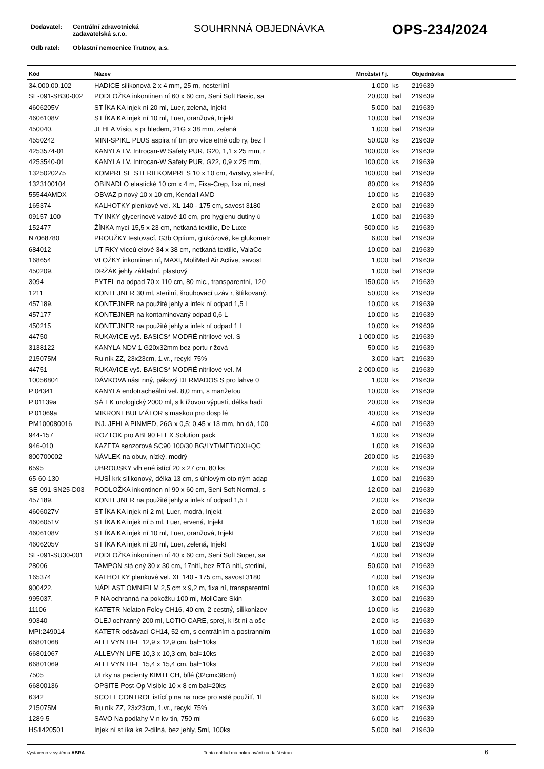Dodavatel: Centrální zdravotnická zadavatelská s.r.o.
SOUHRNNÁ OBJEDNÁVKA OPS-234/2024
Odb ratel: Oblastní nemocnice Trutnov, a.s.
| Kód | Název | Množství / j. | | Objednávka |
| --- | --- | --- | --- | --- |
| 34.000.00.102 | HADICE silikonová 2 x 4 mm, 25 m, nesterilní | 1,000 | ks | 219639 |
| SE-091-SB30-002 | PODLOŽKA inkontinen ní 60 x 60 cm, Seni Soft Basic, sa | 20,000 | bal | 219639 |
| 4606205V | ST ÍKA KA injek ní 20 ml, Luer, zelená, Injekt | 5,000 | bal | 219639 |
| 4606108V | ST ÍKA KA injek ní 10 ml, Luer, oranžová, Injekt | 10,000 | bal | 219639 |
| 450040. | JEHLA Visio, s pr hledem, 21G x 38 mm, zelená | 1,000 | bal | 219639 |
| 4550242 | MINI-SPIKE PLUS aspira ní trn pro více etné odb ry, bez f | 50,000 | ks | 219639 |
| 4253574-01 | KANYLA I.V. Introcan-W Safety PUR, G20, 1,1 x 25 mm, r | 100,000 | ks | 219639 |
| 4253540-01 | KANYLA I.V. Introcan-W Safety PUR, G22, 0,9 x 25 mm, | 100,000 | ks | 219639 |
| 1325020275 | KOMPRESE STERILKOMPRES 10 x 10 cm, 4vrstvy, sterilní, | 100,000 | bal | 219639 |
| 1323100104 | OBINADLO elastické 10 cm x 4 m, Fixa-Crep, fixa ní, nest | 80,000 | ks | 219639 |
| 55544AMDX | OBVAZ p nový 10 x 10 cm, Kendall AMD | 10,000 | ks | 219639 |
| 165374 | KALHOTKY plenkové vel. XL 140 - 175 cm, savost 3180 | 2,000 | bal | 219639 |
| 09157-100 | TY INKY glycerinové vatové 10 cm, pro hygienu dutiny ú | 1,000 | bal | 219639 |
| 152477 | ŽÍNKA mycí 15,5 x 23 cm, netkaná textilie, De Luxe | 500,000 | ks | 219639 |
| N7068780 | PROUŽKY testovací, G3b Optium, glukózové, ke glukometr | 6,000 | bal | 219639 |
| 684012 | UT RKY víceú elové 34 x 38 cm, netkaná textilie, ValaCo | 10,000 | bal | 219639 |
| 168654 | VLOŽKY inkontinen ní, MAXI, MoliMed Air Active, savost | 1,000 | bal | 219639 |
| 450209. | DRŽÁK jehly základní, plastový | 1,000 | bal | 219639 |
| 3094 | PYTEL na odpad 70 x 110 cm, 80 mic., transparentní, 120 | 150,000 | ks | 219639 |
| 1211 | KONTEJNER 30 ml, sterilní, šroubovací uzáv r, štítkovaný, | 50,000 | ks | 219639 |
| 457189. | KONTEJNER na použité jehly a infek ní odpad 1,5 L | 10,000 | ks | 219639 |
| 457177 | KONTEJNER na kontaminovaný odpad 0,6 L | 10,000 | ks | 219639 |
| 450215 | KONTEJNER na použité jehly a infek ní odpad 1 L | 10,000 | ks | 219639 |
| 44750 | RUKAVICE vyš. BASICS* MODRÉ nitrilové vel. S | 1 000,000 | ks | 219639 |
| 3138122 | KANYLA NDV 1 G20x32mm bez portu r žová | 50,000 | ks | 219639 |
| 215075M | Ru ník ZZ, 23x23cm, 1.vr., recykl 75% | 3,000 | kart | 219639 |
| 44751 | RUKAVICE vyš. BASICS* MODRÉ nitrilové vel. M | 2 000,000 | ks | 219639 |
| 10056804 | DÁVKOVA nást nný, pákový DERMADOS S pro lahve 0 | 1,000 | ks | 219639 |
| P 04341 | KANYLA endotracheální vel. 8,0 mm, s manžetou | 10,000 | ks | 219639 |
| P 01139a | SÁ EK urologický 2000 ml, s k ížovou výpustí, délka hadi | 20,000 | ks | 219639 |
| P 01069a | MIKRONEBULIZÁTOR s maskou pro dosp lé | 40,000 | ks | 219639 |
| PM100080016 | INJ. JEHLA PINMED, 26G x 0,5; 0,45 x 13 mm, hn dá, 100 | 4,000 | bal | 219639 |
| 944-157 | ROZTOK pro ABL90 FLEX Solution pack | 1,000 | ks | 219639 |
| 946-010 | KAZETA senzorová SC90 100/30 BG/LYT/MET/OXI+QC | 1,000 | ks | 219639 |
| 800700002 | NÁVLEK na obuv, nízký, modrý | 200,000 | ks | 219639 |
| 6595 | UBROUSKY vlh ené istící 20 x 27 cm, 80 ks | 2,000 | ks | 219639 |
| 65-60-130 | HUSÍ krk silikonový, délka 13 cm, s úhlovým oto ným adap | 1,000 | bal | 219639 |
| SE-091-SN25-D03 | PODLOŽKA inkontinen ní 90 x 60 cm, Seni Soft Normal, s | 12,000 | bal | 219639 |
| 457189. | KONTEJNER na použité jehly a infek ní odpad 1,5 L | 2,000 | ks | 219639 |
| 4606027V | ST ÍKA KA injek ní 2 ml, Luer, modrá, Injekt | 2,000 | bal | 219639 |
| 4606051V | ST ÍKA KA injek ní 5 ml, Luer, ervená, Injekt | 1,000 | bal | 219639 |
| 4606108V | ST ÍKA KA injek ní 10 ml, Luer, oranžová, Injekt | 2,000 | bal | 219639 |
| 4606205V | ST ÍKA KA injek ní 20 ml, Luer, zelená, Injekt | 1,000 | bal | 219639 |
| SE-091-SU30-001 | PODLOŽKA inkontinen ní 40 x 60 cm, Seni Soft Super, sa | 4,000 | bal | 219639 |
| 28006 | TAMPON stá ený 30 x 30 cm, 17nití, bez RTG nití, sterilní, | 50,000 | bal | 219639 |
| 165374 | KALHOTKY plenkové vel. XL 140 - 175 cm, savost 3180 | 4,000 | bal | 219639 |
| 900422. | NÁPLAST OMNIFILM 2,5 cm x 9,2 m, fixa ní, transparentní | 10,000 | ks | 219639 |
| 995037. | P NA ochranná na pokožku 100 ml, MoliCare Skin | 3,000 | bal | 219639 |
| 11106 | KATETR Nelaton Foley CH16, 40 cm, 2-cestný, silikonizov | 10,000 | ks | 219639 |
| 90340 | OLEJ ochranný 200 ml, LOTIO CARE, sprej, k išt ní a oše | 2,000 | ks | 219639 |
| MPI:249014 | KATETR odsávací CH14, 52 cm, s centrálním a postranním | 1,000 | bal | 219639 |
| 66801068 | ALLEVYN LIFE 12,9 x 12,9 cm, bal=10ks | 1,000 | bal | 219639 |
| 66801067 | ALLEVYN LIFE 10,3 x 10,3 cm, bal=10ks | 2,000 | bal | 219639 |
| 66801069 | ALLEVYN LIFE 15,4 x 15,4 cm, bal=10ks | 2,000 | bal | 219639 |
| 7505 | Ut rky na pacienty KIMTECH, bílé (32cmx38cm) | 1,000 | kart | 219639 |
| 66800136 | OPSITE Post-Op Visible 10 x 8 cm bal=20ks | 2,000 | bal | 219639 |
| 6342 | SCOTT CONTROL istící p na na ruce pro asté použití, 1l | 6,000 | ks | 219639 |
| 215075M | Ru ník ZZ, 23x23cm, 1.vr., recykl 75% | 3,000 | kart | 219639 |
| 1289-5 | SAVO Na podlahy V n kv tin, 750 ml | 6,000 | ks | 219639 |
| HS1420501 | Injek ní st íka ka 2-dílná, bez jehly, 5ml, 100ks | 5,000 | bal | 219639 |
Vystaveno v systému ABRA Tento doklad má pokra ování na další stran . 6